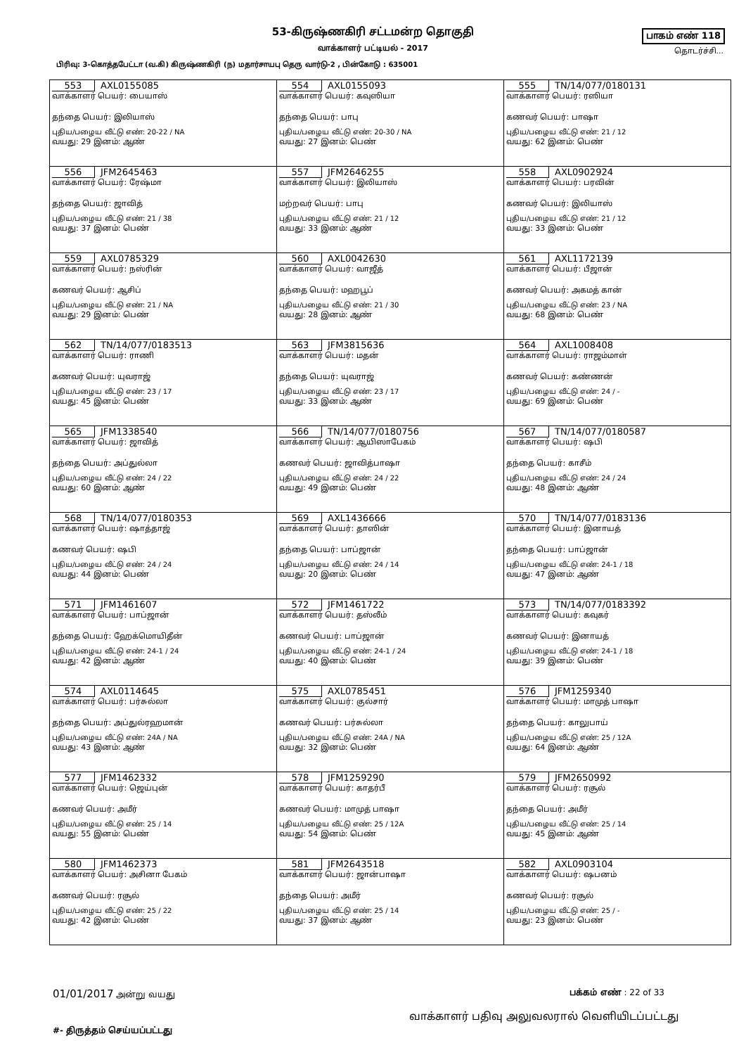53-கிருஷ்ணகிரி சட்டமன்ற தொகுதி
வாக்காளர் பட்டியல் - 2017
பாகம் எண் 118
தொடர்ச்சி...
பிரிவு: 3-கொத்தபேட்டா (வ.கி) கிருஷ்ணகிரி (ந) மதார்சாயபு தெரு வார்டு-2 , பின்கோடு : 635001
| 553 AXL0155085 வாக்காளர் பெயர்: பையாஸ் தந்தை பெயர்: இலியாஸ் புதிய/பழைய வீட்டு எண்: 20-22 / NA வயது: 29 இனம்: ஆண் | 554 AXL0155093 வாக்காளர் பெயர்: கவுஸியா தந்தை பெயர்: பாபு புதிய/பழைய வீட்டு எண்: 20-30 / NA வயது: 27 இனம்: பெண் | 555 TN/14/077/0180131 வாக்காளர் பெயர்: ரஸியா கணவர் பெயர்: பாஷா புதிய/பழைய வீட்டு எண்: 21 / 12 வயது: 62 இனம்: பெண் |
| 556 JFM2645463 வாக்காளர் பெயர்: ரேஷ்மா தந்தை பெயர்: ஜாவித் புதிய/பழைய வீட்டு எண்: 21 / 38 வயது: 37 இனம்: பெண் | 557 JFM2646255 வாக்காளர் பெயர்: இலியாஸ் மற்றவர் பெயர்: பாபு புதிய/பழைய வீட்டு எண்: 21 / 12 வயது: 33 இனம்: ஆண் | 558 AXL0902924 வாக்காளர் பெயர்: பரவின் கணவர் பெயர்: இலியாஸ் புதிய/பழைய வீட்டு எண்: 21 / 12 வயது: 33 இனம்: பெண் |
| 559 AXL0785329 வாக்காளர் பெயர்: நஸ்ரின் கணவர் பெயர்: ஆசிப் புதிய/பழைய வீட்டு எண்: 21 / NA வயது: 29 இனம்: பெண் | 560 AXL0042630 வாக்காளர் பெயர்: வாஜீத் தந்தை பெயர்: மஹபூப் புதிய/பழைய வீட்டு எண்: 21 / 30 வயது: 28 இனம்: ஆண் | 561 AXL1172139 வாக்காளர் பெயர்: பீஜான் கணவர் பெயர்: அகமத் கான் புதிய/பழைய வீட்டு எண்: 23 / NA வயது: 68 இனம்: பெண் |
| 562 TN/14/077/0183513 வாக்காளர் பெயர்: ராணி கணவர் பெயர்: யுவராஜ் புதிய/பழைய வீட்டு எண்: 23 / 17 வயது: 45 இனம்: பெண் | 563 JFM3815636 வாக்காளர் பெயர்: மதன் தந்தை பெயர்: யுவராஜ் புதிய/பழைய வீட்டு எண்: 23 / 17 வயது: 33 இனம்: ஆண் | 564 AXL1008408 வாக்காளர் பெயர்: ராஜம்மாள் கணவர் பெயர்: கண்ணன் புதிய/பழைய வீட்டு எண்: 24 / - வயது: 69 இனம்: பெண் |
| 565 JFM1338540 வாக்காளர் பெயர்: ஜாவித் தந்தை பெயர்: அப்துல்லா புதிய/பழைய வீட்டு எண்: 24 / 22 வயது: 60 இனம்: ஆண் | 566 TN/14/077/0180756 வாக்காளர் பெயர்: ஆயிஸாபேகம் கணவர் பெயர்: ஜாவித்பாஷா புதிய/பழைய வீட்டு எண்: 24 / 22 வயது: 49 இனம்: பெண் | 567 TN/14/077/0180587 வாக்காளர் பெயர்: ஷபி தந்தை பெயர்: காசீம் புதிய/பழைய வீட்டு எண்: 24 / 24 வயது: 48 இனம்: ஆண் |
| 568 TN/14/077/0180353 வாக்காளர் பெயர்: ஷாத்தாஜ் கணவர் பெயர்: ஷபி புதிய/பழைய வீட்டு எண்: 24 / 24 வயது: 44 இனம்: பெண் | 569 AXL1436666 வாக்காளர் பெயர்: தாஸின் தந்தை பெயர்: பாப்ஜான் புதிய/பழைய வீட்டு எண்: 24 / 14 வயது: 20 இனம்: பெண் | 570 TN/14/077/0183136 வாக்காளர் பெயர்: இனாயத் தந்தை பெயர்: பாப்ஜான் புதிய/பழைய வீட்டு எண்: 24-1 / 18 வயது: 47 இனம்: ஆண் |
| 571 JFM1461607 வாக்காளர் பெயர்: பாப்ஜான் தந்தை பெயர்: ஹேக்மொயிதீன் புதிய/பழைய வீட்டு எண்: 24-1 / 24 வயது: 42 இனம்: ஆண் | 572 JFM1461722 வாக்காளர் பெயர்: தஸ்லீம் கணவர் பெயர்: பாப்ஜான் புதிய/பழைய வீட்டு எண்: 24-1 / 24 வயது: 40 இனம்: பெண் | 573 TN/14/077/0183392 வாக்காளர் பெயர்: கவுகர் கணவர் பெயர்: இனாயத் புதிய/பழைய வீட்டு எண்: 24-1 / 18 வயது: 39 இனம்: பெண் |
| 574 AXL0114645 வாக்காளர் பெயர்: பர்சுல்லா தந்தை பெயர்: அப்துல்ரஹமான் புதிய/பழைய வீட்டு எண்: 24A / NA வயது: 43 இனம்: ஆண் | 575 AXL0785451 வாக்காளர் பெயர்: குல்சார் கணவர் பெயர்: பர்சுல்லா புதிய/பழைய வீட்டு எண்: 24A / NA வயது: 32 இனம்: பெண் | 576 JFM1259340 வாக்காளர் பெயர்: மாமுத் பாஷா தந்தை பெயர்: காலுபாய் புதிய/பழைய வீட்டு எண்: 25 / 12A வயது: 64 இனம்: ஆண் |
| 577 JFM1462332 வாக்காளர் பெயர்: ஜெய்புன் கணவர் பெயர்: அமீர் புதிய/பழைய வீட்டு எண்: 25 / 14 வயது: 55 இனம்: பெண் | 578 JFM1259290 வாக்காளர் பெயர்: காதர்பீ கணவர் பெயர்: மாமுத் பாஷா புதிய/பழைய வீட்டு எண்: 25 / 12A வயது: 54 இனம்: பெண் | 579 JFM2650992 வாக்காளர் பெயர்: ரசூல் தந்தை பெயர்: அமீர் புதிய/பழைய வீட்டு எண்: 25 / 14 வயது: 45 இனம்: ஆண் |
| 580 JFM1462373 வாக்காளர் பெயர்: அசினா பேகம் கணவர் பெயர்: ரசூல் புதிய/பழைய வீட்டு எண்: 25 / 22 வயது: 42 இனம்: பெண் | 581 JFM2643518 வாக்காளர் பெயர்: ஜான்பாஷா தந்தை பெயர்: அமீர் புதிய/பழைய வீட்டு எண்: 25 / 14 வயது: 37 இனம்: ஆண் | 582 AXL0903104 வாக்காளர் பெயர்: ஷபனம் கணவர் பெயர்: ரசூல் புதிய/பழைய வீட்டு எண்: 25 / - வயது: 23 இனம்: பெண் |
01/01/2017 அன்று வயது பக்கம் எண் : 22 of 33
#‐ திருத்தம் செய்யப்பட்டது வாக்காளர் பதிவு அலுவலரால் வெளியிடப்பட்டது